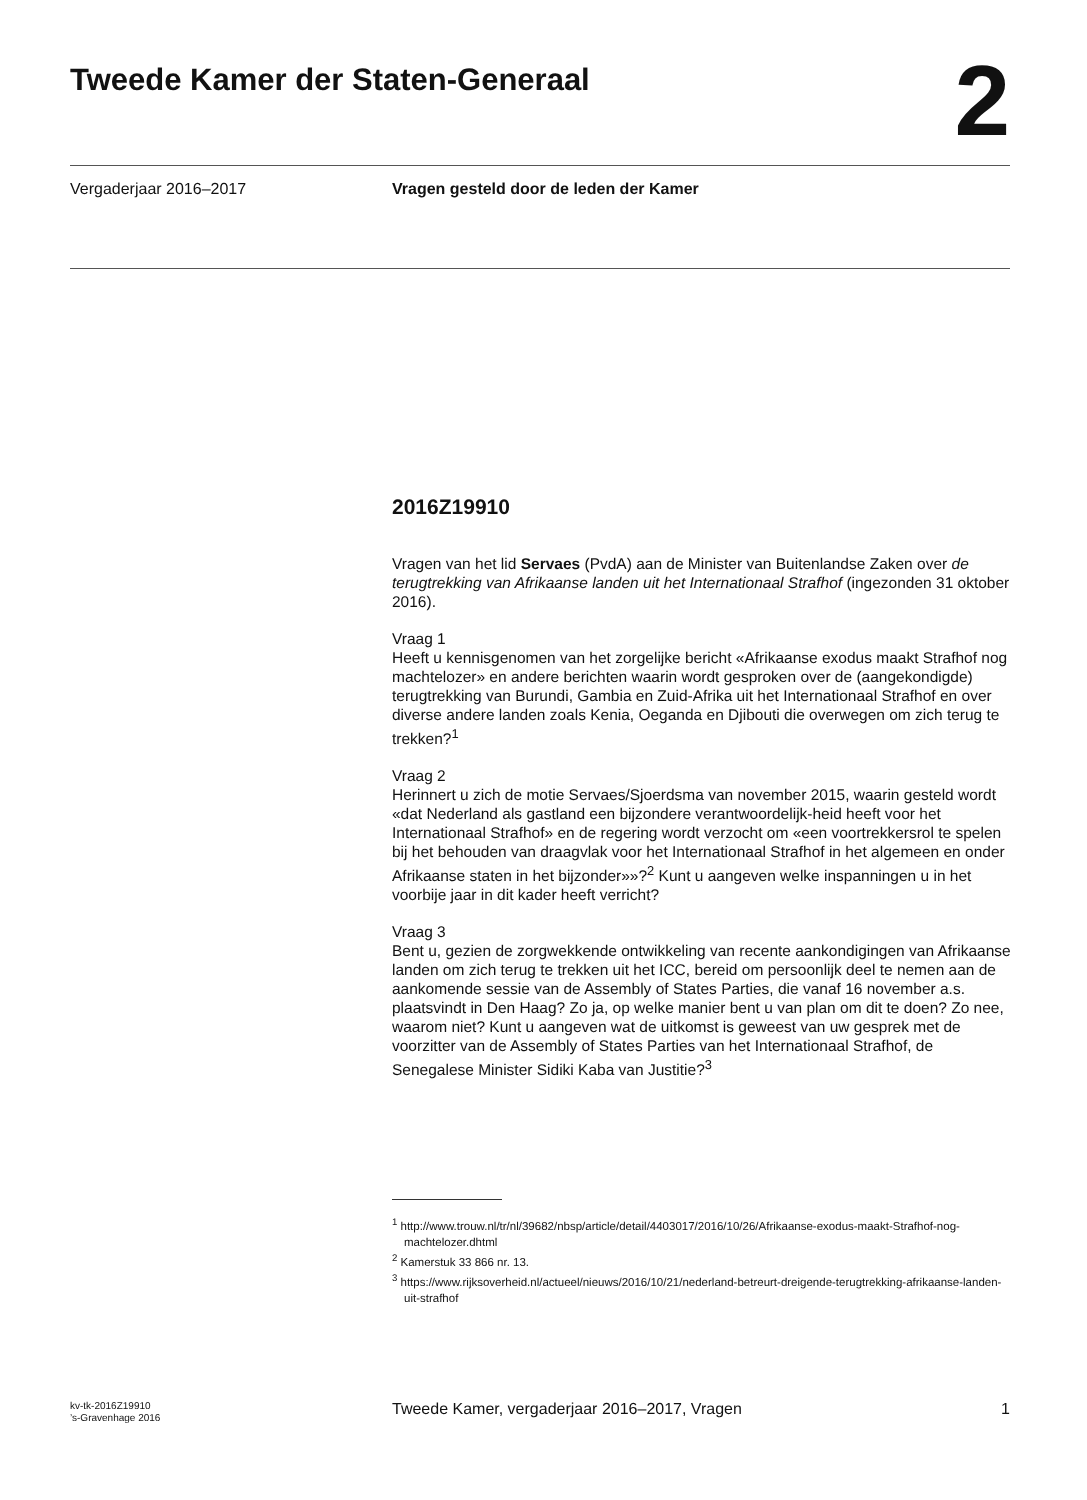Tweede Kamer der Staten-Generaal
2
Vergaderjaar 2016–2017 Vragen gesteld door de leden der Kamer
2016Z19910
Vragen van het lid Servaes (PvdA) aan de Minister van Buitenlandse Zaken over de terugtrekking van Afrikaanse landen uit het Internationaal Strafhof (ingezonden 31 oktober 2016).
Vraag 1
Heeft u kennisgenomen van het zorgelijke bericht «Afrikaanse exodus maakt Strafhof nog machtelozer» en andere berichten waarin wordt gesproken over de (aangekondigde) terugtrekking van Burundi, Gambia en Zuid-Afrika uit het Internationaal Strafhof en over diverse andere landen zoals Kenia, Oeganda en Djibouti die overwegen om zich terug te trekken?<sup>1</sup>
Vraag 2
Herinnert u zich de motie Servaes/Sjoerdsma van november 2015, waarin gesteld wordt «dat Nederland als gastland een bijzondere verantwoordelijk-heid heeft voor het Internationaal Strafhof» en de regering wordt verzocht om «een voortrekkersrol te spelen bij het behouden van draagvlak voor het Internationaal Strafhof in het algemeen en onder Afrikaanse staten in het bijzonder»»?<sup>2</sup> Kunt u aangeven welke inspanningen u in het voorbije jaar in dit kader heeft verricht?
Vraag 3
Bent u, gezien de zorgwekkende ontwikkeling van recente aankondigingen van Afrikaanse landen om zich terug te trekken uit het ICC, bereid om persoonlijk deel te nemen aan de aankomende sessie van de Assembly of States Parties, die vanaf 16 november a.s. plaatsvindt in Den Haag? Zo ja, op welke manier bent u van plan om dit te doen? Zo nee, waarom niet? Kunt u aangeven wat de uitkomst is geweest van uw gesprek met de voorzitter van de Assembly of States Parties van het Internationaal Strafhof, de Senegalese Minister Sidiki Kaba van Justitie?<sup>3</sup>
<sup>1</sup> http://www.trouw.nl/tr/nl/39682/nbsp/article/detail/4403017/2016/10/26/Afrikaanse-exodus-maakt-Strafhof-nog-machtelozer.dhtml
<sup>2</sup> Kamerstuk 33 866 nr. 13.
<sup>3</sup> https://www.rijksoverheid.nl/actueel/nieuws/2016/10/21/nederland-betreurt-dreigende-terugtrekking-afrikaanse-landen-uit-strafhof
kv-tk-2016Z19910
’s-Gravenhage 2016
Tweede Kamer, vergaderjaar 2016–2017, Vragen
1